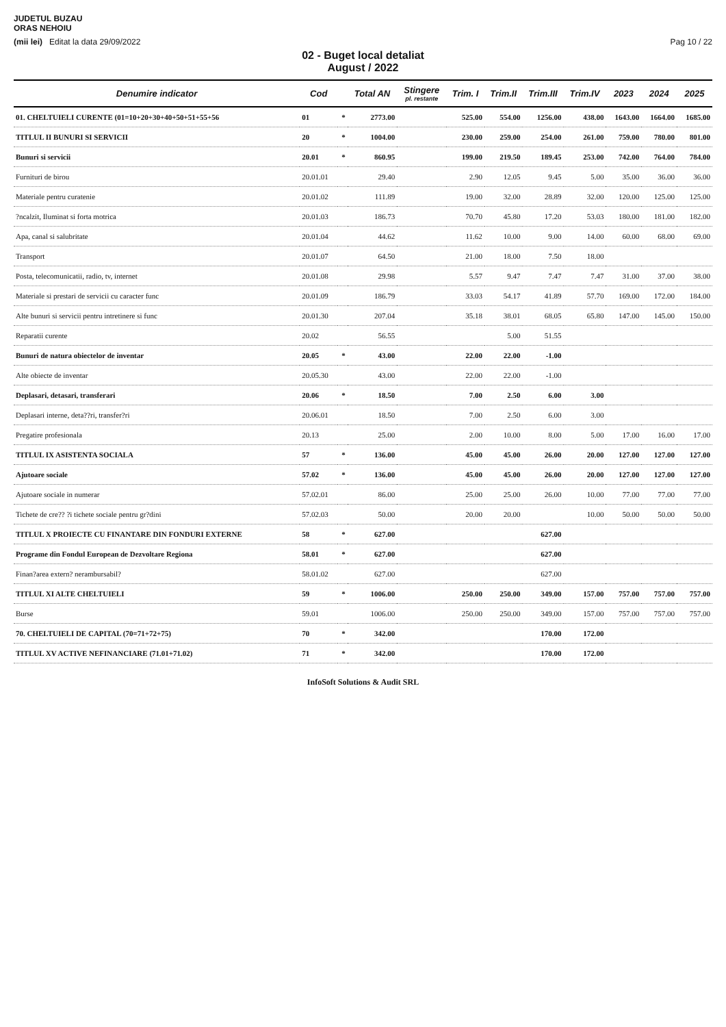JUDETUL BUZAU
ORAS NEHOIU
(mii lei) Editat la data 29/09/2022 Pag 10 / 22
02 - Buget local detaliat
August / 2022
| Denumire indicator | Cod | | Total AN | Stingere pl. restante | Trim. I | Trim.II | Trim.III | Trim.IV | 2023 | 2024 | 2025 |
| --- | --- | --- | --- | --- | --- | --- | --- | --- | --- | --- | --- |
| 01. CHELTUIELI CURENTE (01=10+20+30+40+50+51+55+56 | 01 | * | 2773.00 | | 525.00 | 554.00 | 1256.00 | 438.00 | 1643.00 | 1664.00 | 1685.00 |
| TITLUL II BUNURI SI SERVICII | 20 | * | 1004.00 | | 230.00 | 259.00 | 254.00 | 261.00 | 759.00 | 780.00 | 801.00 |
| Bunuri si servicii | 20.01 | * | 860.95 | | 199.00 | 219.50 | 189.45 | 253.00 | 742.00 | 764.00 | 784.00 |
| Furnituri de birou | 20.01.01 | | 29.40 | | 2.90 | 12.05 | 9.45 | 5.00 | 35.00 | 36.00 | 36.00 |
| Materiale pentru curatenie | 20.01.02 | | 111.89 | | 19.00 | 32.00 | 28.89 | 32.00 | 120.00 | 125.00 | 125.00 |
| ?ncalzit, Iluminat si forta motrica | 20.01.03 | | 186.73 | | 70.70 | 45.80 | 17.20 | 53.03 | 180.00 | 181.00 | 182.00 |
| Apa, canal si salubritate | 20.01.04 | | 44.62 | | 11.62 | 10.00 | 9.00 | 14.00 | 60.00 | 68.00 | 69.00 |
| Transport | 20.01.07 | | 64.50 | | 21.00 | 18.00 | 7.50 | 18.00 | | | |
| Posta, telecomunicatii, radio, tv, internet | 20.01.08 | | 29.98 | | 5.57 | 9.47 | 7.47 | 7.47 | 31.00 | 37.00 | 38.00 |
| Materiale si prestari de servicii cu caracter func | 20.01.09 | | 186.79 | | 33.03 | 54.17 | 41.89 | 57.70 | 169.00 | 172.00 | 184.00 |
| Alte bunuri si servicii pentru intretinere si func | 20.01.30 | | 207.04 | | 35.18 | 38.01 | 68.05 | 65.80 | 147.00 | 145.00 | 150.00 |
| Reparatii curente | 20.02 | | 56.55 | | | 5.00 | 51.55 | | | | |
| Bunuri de natura obiectelor de inventar | 20.05 | * | 43.00 | | 22.00 | 22.00 | -1.00 | | | | |
| Alte obiecte de inventar | 20.05.30 | | 43.00 | | 22.00 | 22.00 | -1.00 | | | | |
| Deplasari, detasari, transferari | 20.06 | * | 18.50 | | 7.00 | 2.50 | 6.00 | 3.00 | | | |
| Deplasari interne, deta??ri, transfer?ri | 20.06.01 | | 18.50 | | 7.00 | 2.50 | 6.00 | 3.00 | | | |
| Pregatire profesionala | 20.13 | | 25.00 | | 2.00 | 10.00 | 8.00 | 5.00 | 17.00 | 16.00 | 17.00 |
| TITLUL IX ASISTENTA SOCIALA | 57 | * | 136.00 | | 45.00 | 45.00 | 26.00 | 20.00 | 127.00 | 127.00 | 127.00 |
| Ajutoare sociale | 57.02 | * | 136.00 | | 45.00 | 45.00 | 26.00 | 20.00 | 127.00 | 127.00 | 127.00 |
| Ajutoare sociale in numerar | 57.02.01 | | 86.00 | | 25.00 | 25.00 | 26.00 | 10.00 | 77.00 | 77.00 | 77.00 |
| Tichete de cre?? ?i tichete sociale pentru gr?dini | 57.02.03 | | 50.00 | | 20.00 | 20.00 | | 10.00 | 50.00 | 50.00 | 50.00 |
| TITLUL X PROIECTE CU FINANTARE DIN FONDURI EXTERNE | 58 | * | 627.00 | | | | 627.00 | | | | |
| Programe din Fondul European de Dezvoltare Regiona | 58.01 | * | 627.00 | | | | 627.00 | | | | |
| Finan?area extern? nerambursabil? | 58.01.02 | | 627.00 | | | | 627.00 | | | | |
| TITLUL XI ALTE CHELTUIELI | 59 | * | 1006.00 | | 250.00 | 250.00 | 349.00 | 157.00 | 757.00 | 757.00 | 757.00 |
| Burse | 59.01 | | 1006.00 | | 250.00 | 250.00 | 349.00 | 157.00 | 757.00 | 757.00 | 757.00 |
| 70. CHELTUIELI DE CAPITAL (70=71+72+75) | 70 | * | 342.00 | | | | 170.00 | 172.00 | | | |
| TITLUL XV ACTIVE NEFINANCIARE (71.01+71.02) | 71 | * | 342.00 | | | | 170.00 | 172.00 | | | |
InfoSoft Solutions & Audit SRL